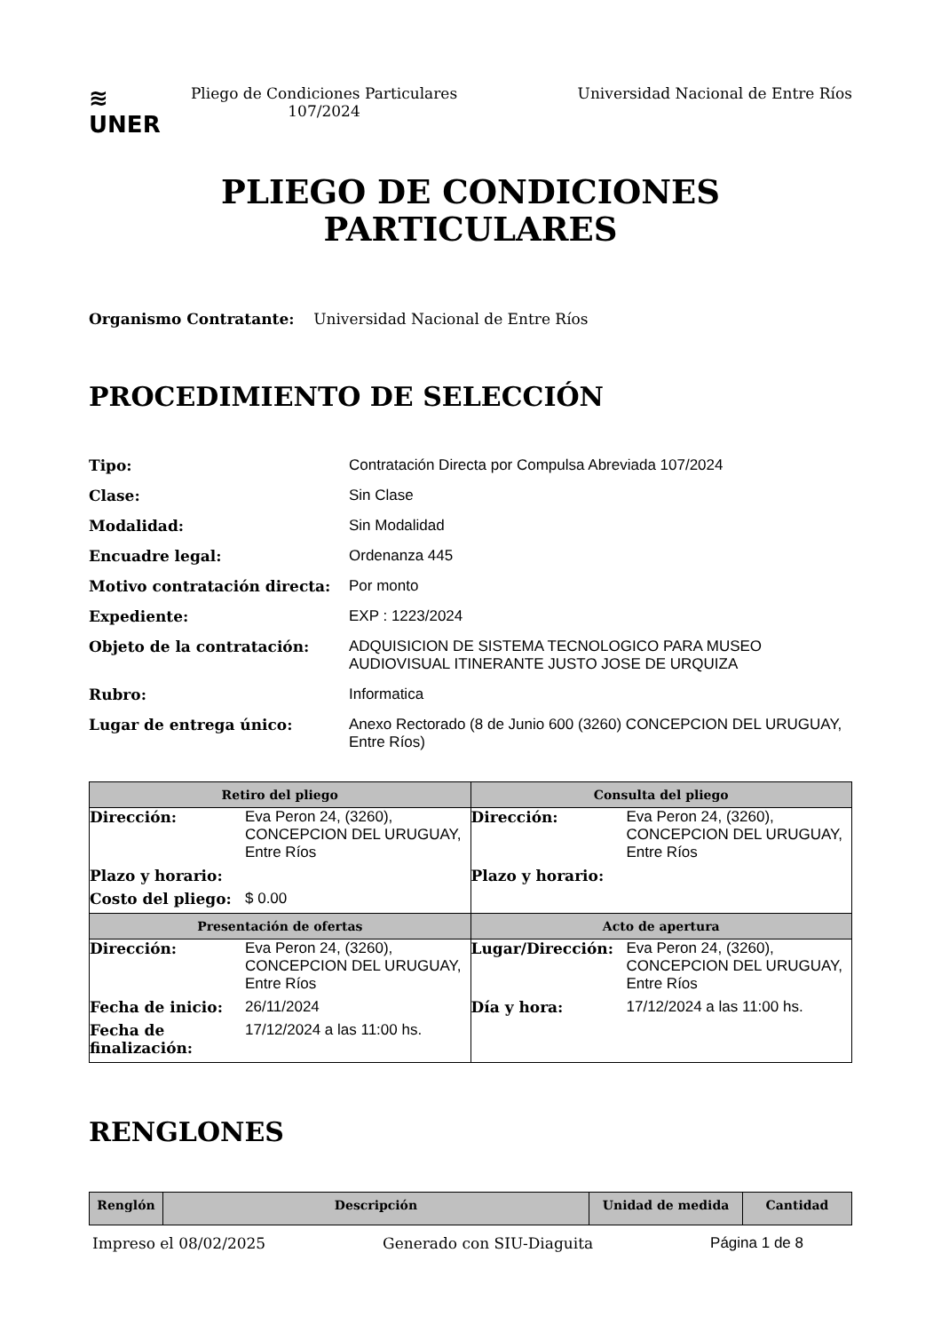≋
UNER
Pliego de Condiciones Particulares 107/2024
Universidad Nacional de Entre Ríos
PLIEGO DE CONDICIONES
PARTICULARES
Organismo Contratante: Universidad Nacional de Entre Ríos
PROCEDIMIENTO DE SELECCIÓN
| Tipo: | Contratación Directa por Compulsa Abreviada 107/2024 |
| Clase: | Sin Clase |
| Modalidad: | Sin Modalidad |
| Encuadre legal: | Ordenanza 445 |
| Motivo contratación directa: | Por monto |
| Expediente: | EXP : 1223/2024 |
| Objeto de la contratación: | ADQUISICION DE SISTEMA TECNOLOGICO PARA MUSEO AUDIOVISUAL ITINERANTE JUSTO JOSE DE URQUIZA |
| Rubro: | Informatica |
| Lugar de entrega único: | Anexo Rectorado (8 de Junio 600 (3260) CONCEPCION DEL URUGUAY, Entre Ríos) |
| Retiro del pliego | Consulta del pliego |
| --- | --- |
| / Dirección: / Eva Peron 24, (3260), CONCEPCION DEL URUGUAY, Entre Ríos / / Plazo y horario: / / / Costo del pliego: / $ 0.00 / | / Dirección: / Eva Peron 24, (3260), CONCEPCION DEL URUGUAY, Entre Ríos / / Plazo y horario: / / |
| Presentación de ofertas | Acto de apertura |
| / Dirección: / Eva Peron 24, (3260), CONCEPCION DEL URUGUAY, Entre Ríos / / Fecha de inicio: / 26/11/2024 / / Fecha de finalización: / 17/12/2024 a las 11:00 hs. / | / Lugar/Dirección: / Eva Peron 24, (3260), CONCEPCION DEL URUGUAY, Entre Ríos / / Día y hora: / 17/12/2024 a las 11:00 hs. / |
RENGLONES
| Renglón | Descripción | Unidad de medida | Cantidad |
| --- | --- | --- | --- |
Impreso el 08/02/2025 Generado con SIU-Diaguita Página 1 de 8